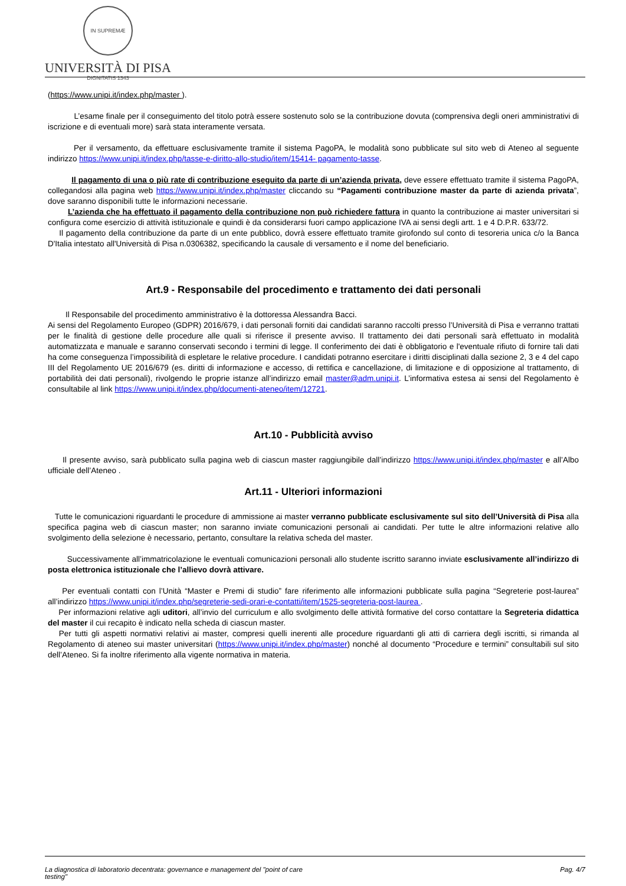IN SUPREMÆ DIGNITATIS 1343
UNIVERSITÀ DI PISA
(https://www.unipi.it/index.php/master ).
L’esame finale per il conseguimento del titolo potrà essere sostenuto solo se la contribuzione dovuta (comprensiva degli oneri amministrativi di iscrizione e di eventuali more) sarà stata interamente versata.
Per il versamento, da effettuare esclusivamente tramite il sistema PagoPA, le modalità sono pubblicate sul sito web di Ateneo al seguente indirizzo https://www.unipi.it/index.php/tasse-e-diritto-allo-studio/item/15414- pagamento-tasse.
Il pagamento di una o più rate di contribuzione eseguito da parte di un’azienda privata, deve essere effettuato tramite il sistema PagoPA, collegandosi alla pagina web https://www.unipi.it/index.php/master cliccando su “Pagamenti contribuzione master da parte di azienda privata”, dove saranno disponibili tutte le informazioni necessarie.
L’azienda che ha effettuato il pagamento della contribuzione non può richiedere fattura in quanto la contribuzione ai master universitari si configura come esercizio di attività istituzionale e quindi è da considerarsi fuori campo applicazione IVA ai sensi degli artt. 1 e 4 D.P.R. 633/72.
Il pagamento della contribuzione da parte di un ente pubblico, dovrà essere effettuato tramite girofondo sul conto di tesoreria unica c/o la Banca D'Italia intestato all'Università di Pisa n.0306382, specificando la causale di versamento e il nome del beneficiario.
Art.9 - Responsabile del procedimento e trattamento dei dati personali
Il Responsabile del procedimento amministrativo è la dottoressa Alessandra Bacci.
Ai sensi del Regolamento Europeo (GDPR) 2016/679, i dati personali forniti dai candidati saranno raccolti presso l’Università di Pisa e verranno trattati per le finalità di gestione delle procedure alle quali si riferisce il presente avviso. Il trattamento dei dati personali sarà effettuato in modalità automatizzata e manuale e saranno conservati secondo i termini di legge. Il conferimento dei dati è obbligatorio e l'eventuale rifiuto di fornire tali dati ha come conseguenza l’impossibilità di espletare le relative procedure. I candidati potranno esercitare i diritti disciplinati dalla sezione 2, 3 e 4 del capo III del Regolamento UE 2016/679 (es. diritti di informazione e accesso, di rettifica e cancellazione, di limitazione e di opposizione al trattamento, di portabilità dei dati personali), rivolgendo le proprie istanze all’indirizzo email master@adm.unipi.it. L’informativa estesa ai sensi del Regolamento è consultabile al link https://www.unipi.it/index.php/documenti-ateneo/item/12721.
Art.10 - Pubblicità avviso
Il presente avviso, sarà pubblicato sulla pagina web di ciascun master raggiungibile dall’indirizzo https://www.unipi.it/index.php/master e all’Albo ufficiale dell’Ateneo .
Art.11 - Ulteriori informazioni
Tutte le comunicazioni riguardanti le procedure di ammissione ai master verranno pubblicate esclusivamente sul sito dell’Università di Pisa alla specifica pagina web di ciascun master; non saranno inviate comunicazioni personali ai candidati. Per tutte le altre informazioni relative allo svolgimento della selezione è necessario, pertanto, consultare la relativa scheda del master.
Successivamente all’immatricolazione le eventuali comunicazioni personali allo studente iscritto saranno inviate esclusivamente all’indirizzo di posta elettronica istituzionale che l’allievo dovrà attivare.
Per eventuali contatti con l’Unità “Master e Premi di studio” fare riferimento alle informazioni pubblicate sulla pagina “Segreterie post-laurea” all’indirizzo https://www.unipi.it/index.php/segreterie-sedi-orari-e-contatti/item/1525-segreteria-post-laurea .
Per informazioni relative agli uditori, all’invio del curriculum e allo svolgimento delle attività formative del corso contattare la Segreteria didattica del master il cui recapito è indicato nella scheda di ciascun master.
Per tutti gli aspetti normativi relativi ai master, compresi quelli inerenti alle procedure riguardanti gli atti di carriera degli iscritti, si rimanda al Regolamento di ateneo sui master universitari (https://www.unipi.it/index.php/master) nonché al documento “Procedure e termini” consultabili sul sito dell’Ateneo. Si fa inoltre riferimento alla vigente normativa in materia.
La diagnostica di laboratorio decentrata: governance e management del "point of care
testing" Pag. 4/7